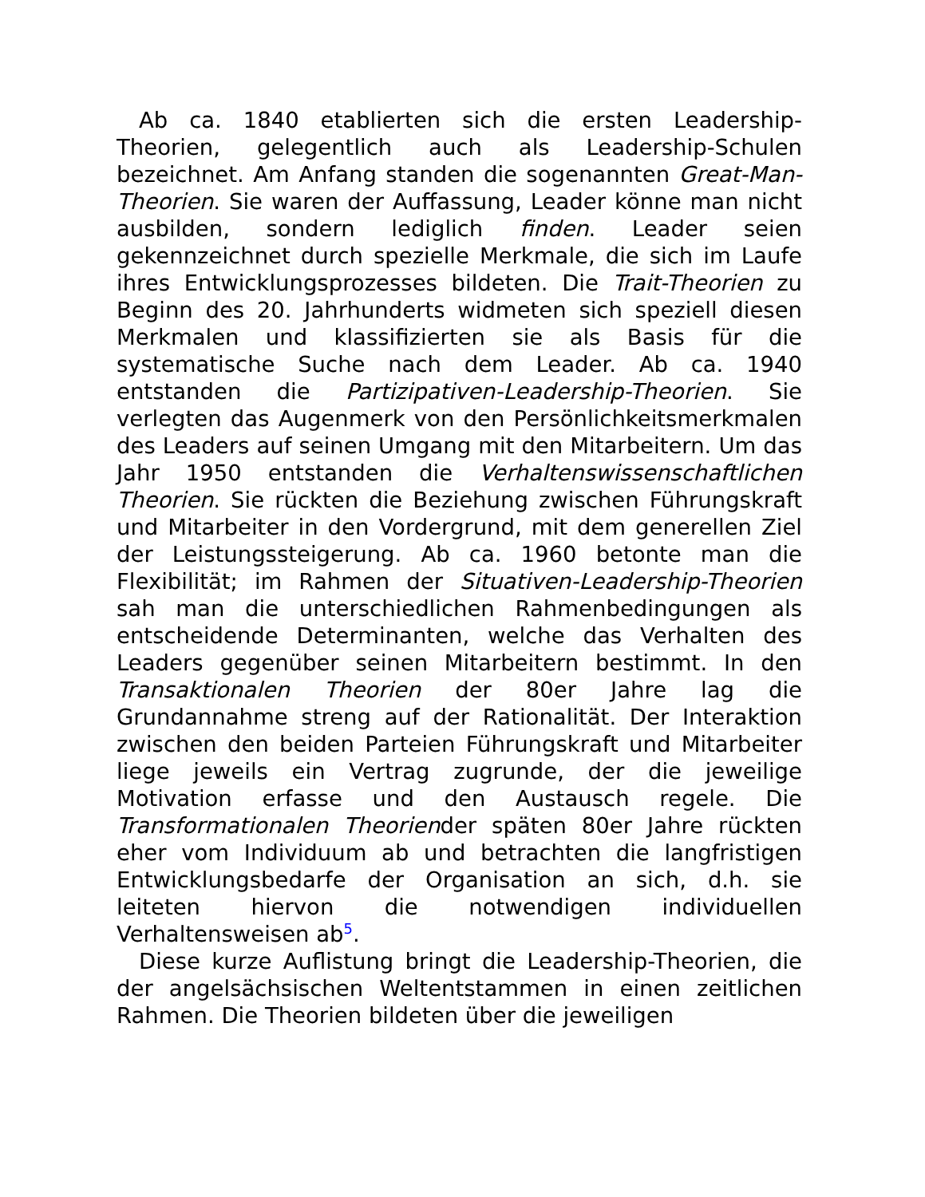Ab ca. 1840 etablierten sich die ersten Leadership-Theorien, gelegentlich auch als Leadership-Schulen bezeichnet. Am Anfang standen die sogenannten Great-Man-Theorien. Sie waren der Auffassung, Leader könne man nicht ausbilden, sondern lediglich finden. Leader seien gekennzeichnet durch spezielle Merkmale, die sich im Laufe ihres Entwicklungsprozesses bildeten. Die Trait-Theorien zu Beginn des 20. Jahrhunderts widmeten sich speziell diesen Merkmalen und klassifizierten sie als Basis für die systematische Suche nach dem Leader. Ab ca. 1940 entstanden die Partizipativen-Leadership-Theorien. Sie verlegten das Augenmerk von den Persönlichkeitsmerkmalen des Leaders auf seinen Umgang mit den Mitarbeitern. Um das Jahr 1950 entstanden die Verhaltenswissenschaftlichen Theorien. Sie rückten die Beziehung zwischen Führungskraft und Mitarbeiter in den Vordergrund, mit dem generellen Ziel der Leistungssteigerung. Ab ca. 1960 betonte man die Flexibilität; im Rahmen der Situativen-Leadership-Theorien sah man die unterschiedlichen Rahmenbedingungen als entscheidende Determinanten, welche das Verhalten des Leaders gegenüber seinen Mitarbeitern bestimmt. In den Transaktionalen Theorien der 80er Jahre lag die Grundannahme streng auf der Rationalität. Der Interaktion zwischen den beiden Parteien Führungskraft und Mitarbeiter liege jeweils ein Vertrag zugrunde, der die jeweilige Motivation erfasse und den Austausch regele. Die Transformationalen Theoriender späten 80er Jahre rückten eher vom Individuum ab und betrachten die langfristigen Entwicklungsbedarfe der Organisation an sich, d.h. sie leiteten hiervon die notwendigen individuellen Verhaltensweisen ab<sup>5</sup>.
Diese kurze Auflistung bringt die Leadership-Theorien, die der angelsächsischen Weltentstammen in einen zeitlichen Rahmen. Die Theorien bildeten über die jeweiligen